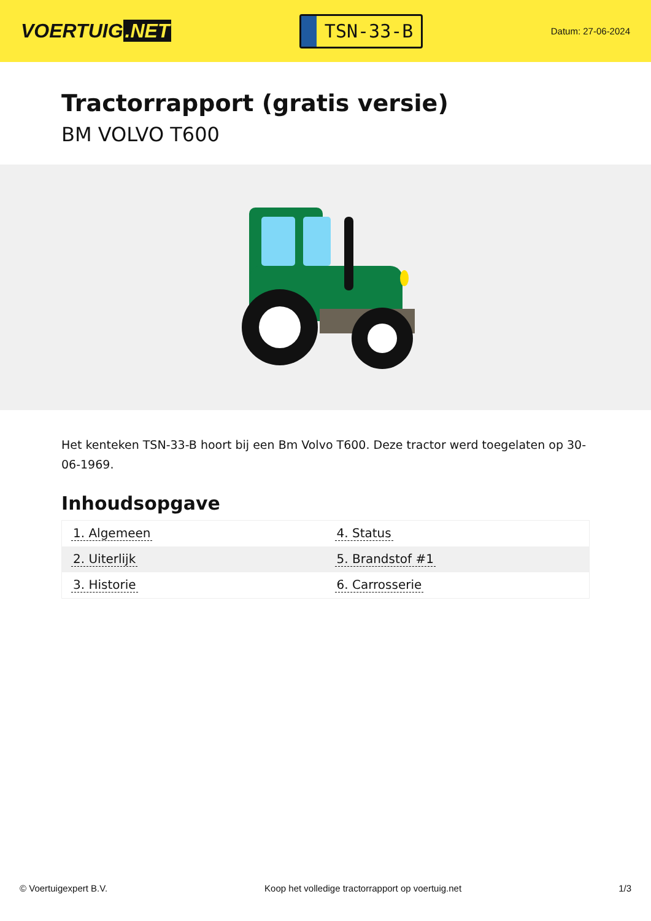VOERTUIG.NET
TSN-33-B
Datum: 27-06-2024
Tractorrapport (gratis versie)
BM VOLVO T600
Het kenteken TSN-33-B hoort bij een Bm Volvo T600. Deze tractor werd toegelaten op 30-06-1969.
Inhoudsopgave
| 1. Algemeen | 4. Status |
| 2. Uiterlijk | 5. Brandstof #1 |
| 3. Historie | 6. Carrosserie |
© Voertuigexpert B.V. Koop het volledige tractorrapport op voertuig.net 1/3